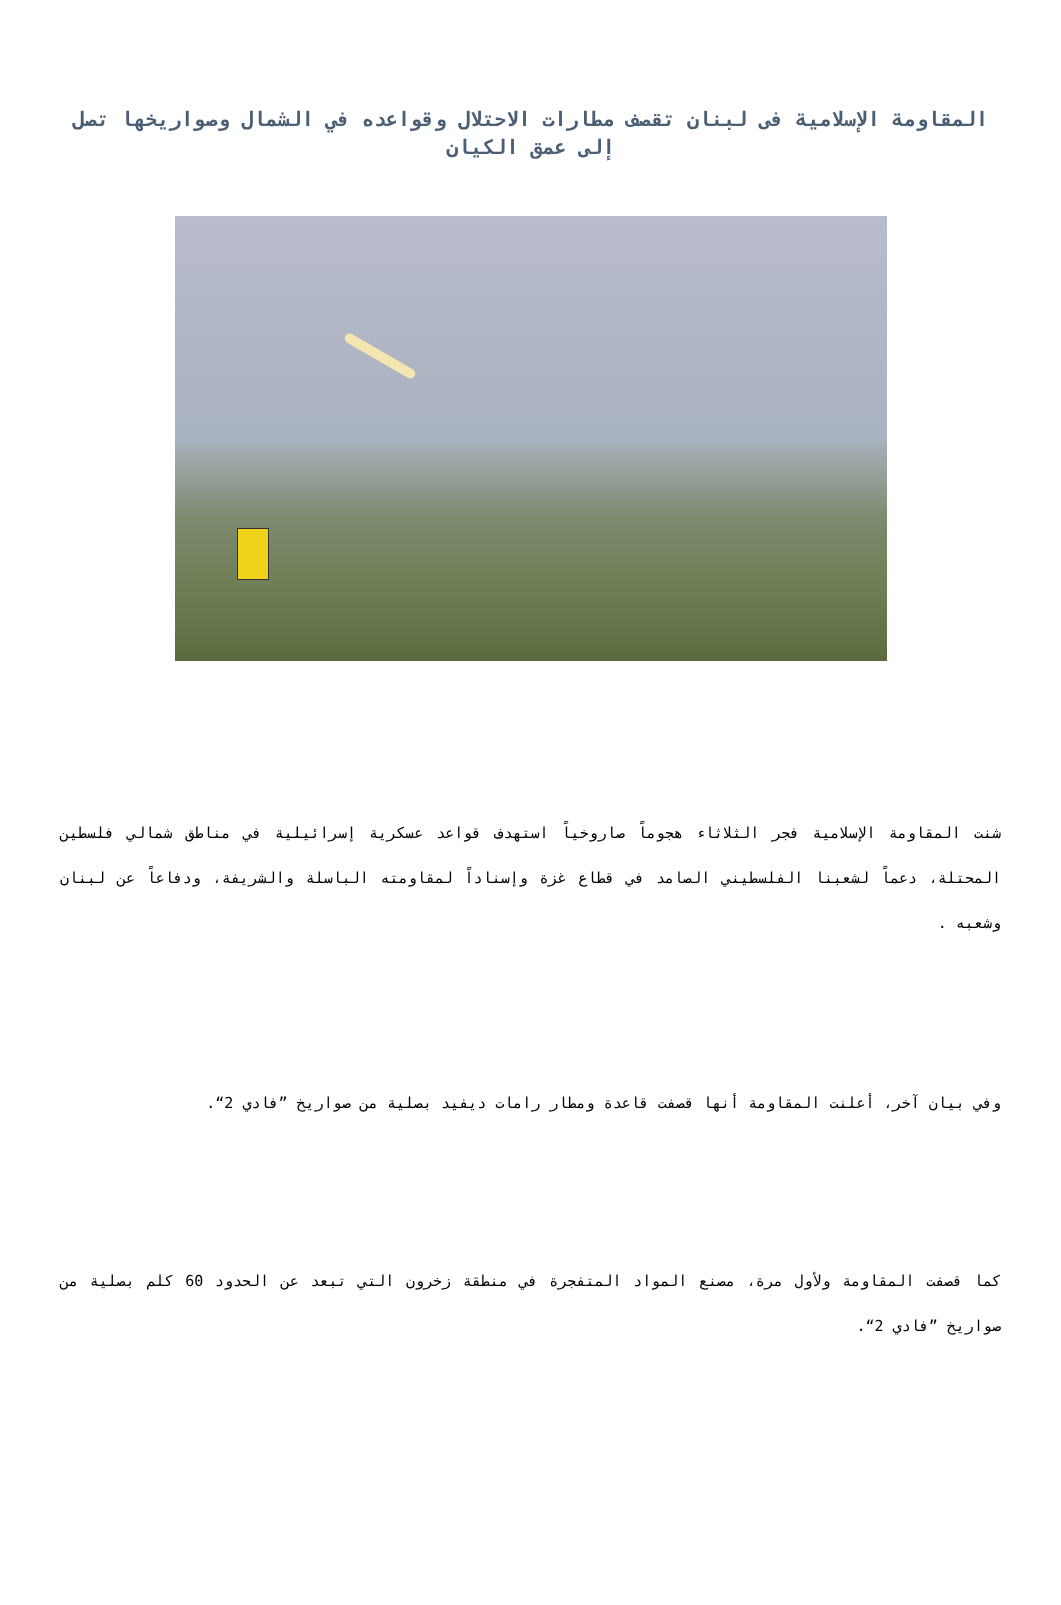المقاومة الإسلامية فى لبنان تقصف مطارات الاحتلال وقواعده في الشمال وصواريخها تصل إلى عمق الكيان
شنت المقاومة الإسلامية فجر الثلاثاء هجوماً صاروخياً استهدف قواعد عسكرية إسرائيلية في مناطق شمالي فلسطين المحتلة، دعماً لشعبنا الفلسطيني الصامد في قطاع غزة وإسناداً لمقاومته الباسلة والشريفة، ودفاعاً عن لبنان وشعبه .
وفي بيان آخر، أعلنت المقاومة أنها قصفت قاعدة ومطار رامات ديفيد بصلية من صواريخ ”فادي 2“.
كما قصفت المقاومة ولأول مرة، مصنع المواد المتفجرة في منطقة زخرون التي تبعد عن الحدود 60 كلم بصلية من صواريخ ”فادي 2“.